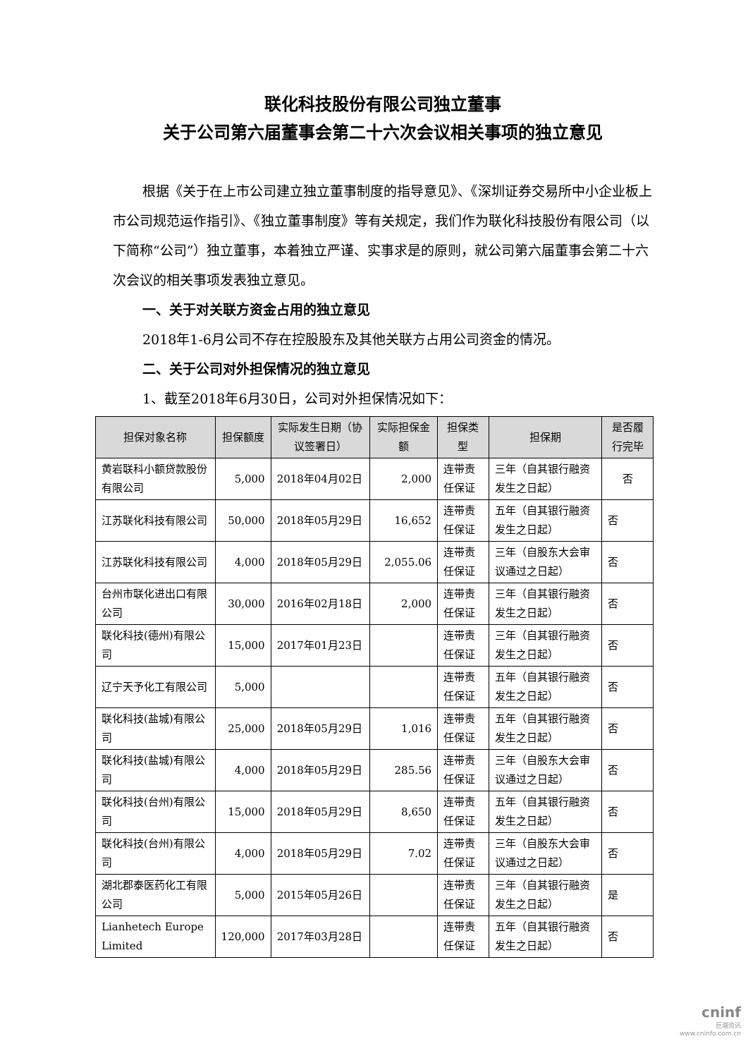联化科技股份有限公司独立董事
关于公司第六届董事会第二十六次会议相关事项的独立意见
根据《关于在上市公司建立独立董事制度的指导意见》、《深圳证券交易所中小企业板上市公司规范运作指引》、《独立董事制度》等有关规定，我们作为联化科技股份有限公司（以下简称“公司”）独立董事，本着独立严谨、实事求是的原则，就公司第六届董事会第二十六次会议的相关事项发表独立意见。
一、关于对关联方资金占用的独立意见
2018年1-6月公司不存在控股股东及其他关联方占用公司资金的情况。
二、关于公司对外担保情况的独立意见
1、截至2018年6月30日，公司对外担保情况如下：
| 担保对象名称 | 担保额度 | 实际发生日期（协议签署日） | 实际担保金额 | 担保类型 | 担保期 | 是否履行完毕 |
| --- | --- | --- | --- | --- | --- | --- |
| 黄岩联科小额贷款股份有限公司 | 5,000 | 2018年04月02日 | 2,000 | 连带责任保证 | 三年（自其银行融资发生之日起） | 否 |
| 江苏联化科技有限公司 | 50,000 | 2018年05月29日 | 16,652 | 连带责任保证 | 五年（自其银行融资发生之日起） | 否 |
| 江苏联化科技有限公司 | 4,000 | 2018年05月29日 | 2,055.06 | 连带责任保证 | 三年（自股东大会审议通过之日起） | 否 |
| 台州市联化进出口有限公司 | 30,000 | 2016年02月18日 | 2,000 | 连带责任保证 | 三年（自其银行融资发生之日起） | 否 |
| 联化科技(德州)有限公司 | 15,000 | 2017年01月23日 | | 连带责任保证 | 三年（自其银行融资发生之日起） | 否 |
| 辽宁天予化工有限公司 | 5,000 | | | 连带责任保证 | 五年（自其银行融资发生之日起） | 否 |
| 联化科技(盐城)有限公司 | 25,000 | 2018年05月29日 | 1,016 | 连带责任保证 | 五年（自其银行融资发生之日起） | 否 |
| 联化科技(盐城)有限公司 | 4,000 | 2018年05月29日 | 285.56 | 连带责任保证 | 三年（自股东大会审议通过之日起） | 否 |
| 联化科技(台州)有限公司 | 15,000 | 2018年05月29日 | 8,650 | 连带责任保证 | 五年（自其银行融资发生之日起） | 否 |
| 联化科技(台州)有限公司 | 4,000 | 2018年05月29日 | 7.02 | 连带责任保证 | 三年（自股东大会审议通过之日起） | 否 |
| 湖北郡泰医药化工有限公司 | 5,000 | 2015年05月26日 | | 连带责任保证 | 三年（自其银行融资发生之日起） | 是 |
| Lianhetech Europe Limited | 120,000 | 2017年03月28日 | | 连带责任保证 | 五年（自其银行融资发生之日起） | 否 |
cninf
巨潮资讯
www.cninfo.com.cn